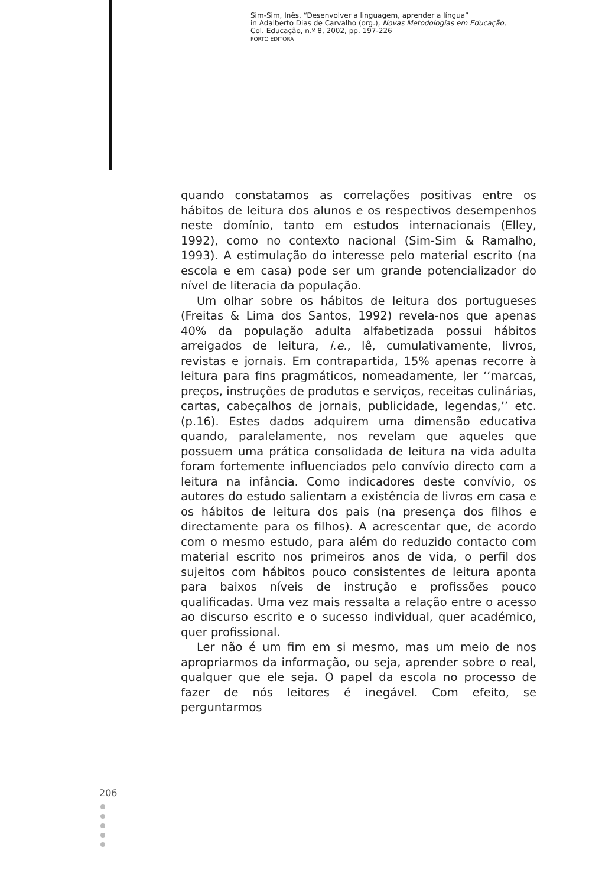Sim-Sim, Inês, “Desenvolver a linguagem, aprender a língua”
in Adalberto Dias de Carvalho (org.), Novas Metodologias em Educação,
Col. Educação, n.º 8, 2002, pp. 197-226
PORTO EDITORA
quando constatamos as correlações positivas entre os hábitos de leitura dos alunos e os respectivos desempenhos neste domínio, tanto em estudos internacionais (Elley, 1992), como no contexto nacional (Sim-Sim & Ramalho, 1993). A estimulação do interesse pelo material escrito (na escola e em casa) pode ser um grande potencializador do nível de literacia da população.
Um olhar sobre os hábitos de leitura dos portugueses (Freitas & Lima dos Santos, 1992) revela-nos que apenas 40% da população adulta alfabetizada possui hábitos arreigados de leitura, i.e., lê, cumulativamente, livros, revistas e jornais. Em contrapartida, 15% apenas recorre à leitura para fins pragmáticos, nomeadamente, ler ‘‘marcas, preços, instruções de produtos e serviços, receitas culinárias, cartas, cabeçalhos de jornais, publicidade, legendas,’’ etc. (p.16). Estes dados adquirem uma dimensão educativa quando, paralelamente, nos revelam que aqueles que possuem uma prática consolidada de leitura na vida adulta foram fortemente influenciados pelo convívio directo com a leitura na infância. Como indicadores deste convívio, os autores do estudo salientam a existência de livros em casa e os hábitos de leitura dos pais (na presença dos filhos e directamente para os filhos). A acrescentar que, de acordo com o mesmo estudo, para além do reduzido contacto com material escrito nos primeiros anos de vida, o perfil dos sujeitos com hábitos pouco consistentes de leitura aponta para baixos níveis de instrução e profissões pouco qualificadas. Uma vez mais ressalta a relação entre o acesso ao discurso escrito e o sucesso individual, quer académico, quer profissional.
Ler não é um fim em si mesmo, mas um meio de nos apropriarmos da informação, ou seja, aprender sobre o real, qualquer que ele seja. O papel da escola no processo de fazer de nós leitores é inegável. Com efeito, se perguntarmos
206